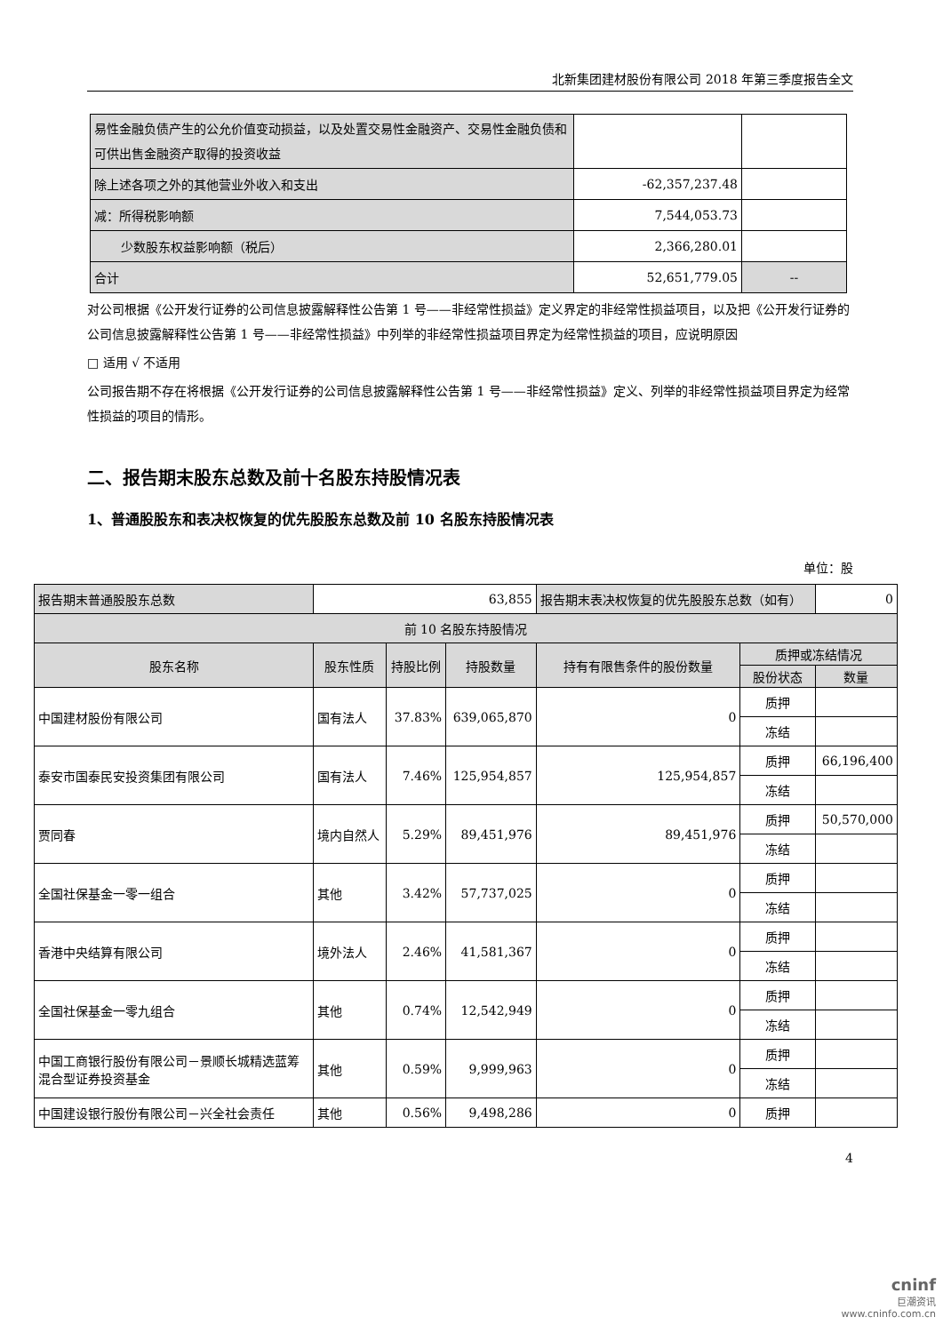北新集团建材股份有限公司 2018 年第三季度报告全文
| 易性金融负债产生的公允价值变动损益，以及处置交易性金融资产、交易性金融负债和可供出售金融资产取得的投资收益 | | |
| 除上述各项之外的其他营业外收入和支出 | -62,357,237.48 | |
| 减：所得税影响额 | 7,544,053.73 | |
| 少数股东权益影响额（税后） | 2,366,280.01 | |
| 合计 | 52,651,779.05 | -- |
对公司根据《公开发行证券的公司信息披露解释性公告第 1 号——非经常性损益》定义界定的非经常性损益项目，以及把《公开发行证券的公司信息披露解释性公告第 1 号——非经常性损益》中列举的非经常性损益项目界定为经常性损益的项目，应说明原因
□ 适用 √ 不适用
公司报告期不存在将根据《公开发行证券的公司信息披露解释性公告第 1 号——非经常性损益》定义、列举的非经常性损益项目界定为经常性损益的项目的情形。
二、报告期末股东总数及前十名股东持股情况表
1、普通股股东和表决权恢复的优先股股东总数及前 10 名股东持股情况表
单位：股
| 报告期末普通股股东总数 | 63,855 | | | 报告期末表决权恢复的优先股股东总数（如有） | | 0 |
| 前 10 名股东持股情况 | | | | | | |
| 股东名称 | 股东性质 | 持股比例 | 持股数量 | 持有有限售条件的股份数量 | 质押或冻结情况 | |
| | | | | | 股份状态 | 数量 |
| 中国建材股份有限公司 | 国有法人 | 37.83% | 639,065,870 | 0 | 质押 | |
| | | | | | 冻结 | |
| 泰安市国泰民安投资集团有限公司 | 国有法人 | 7.46% | 125,954,857 | 125,954,857 | 质押 | 66,196,400 |
| | | | | | 冻结 | |
| 贾同春 | 境内自然人 | 5.29% | 89,451,976 | 89,451,976 | 质押 | 50,570,000 |
| | | | | | 冻结 | |
| 全国社保基金一零一组合 | 其他 | 3.42% | 57,737,025 | 0 | 质押 | |
| | | | | | 冻结 | |
| 香港中央结算有限公司 | 境外法人 | 2.46% | 41,581,367 | 0 | 质押 | |
| | | | | | 冻结 | |
| 全国社保基金一零九组合 | 其他 | 0.74% | 12,542,949 | 0 | 质押 | |
| | | | | | 冻结 | |
| 中国工商银行股份有限公司－景顺长城精选蓝筹混合型证券投资基金 | 其他 | 0.59% | 9,999,963 | 0 | 质押 | |
| | | | | | 冻结 | |
| 中国建设银行股份有限公司－兴全社会责任 | 其他 | 0.56% | 9,498,286 | 0 | 质押 | |
4
cninf
巨潮资讯
www.cninfo.com.cn